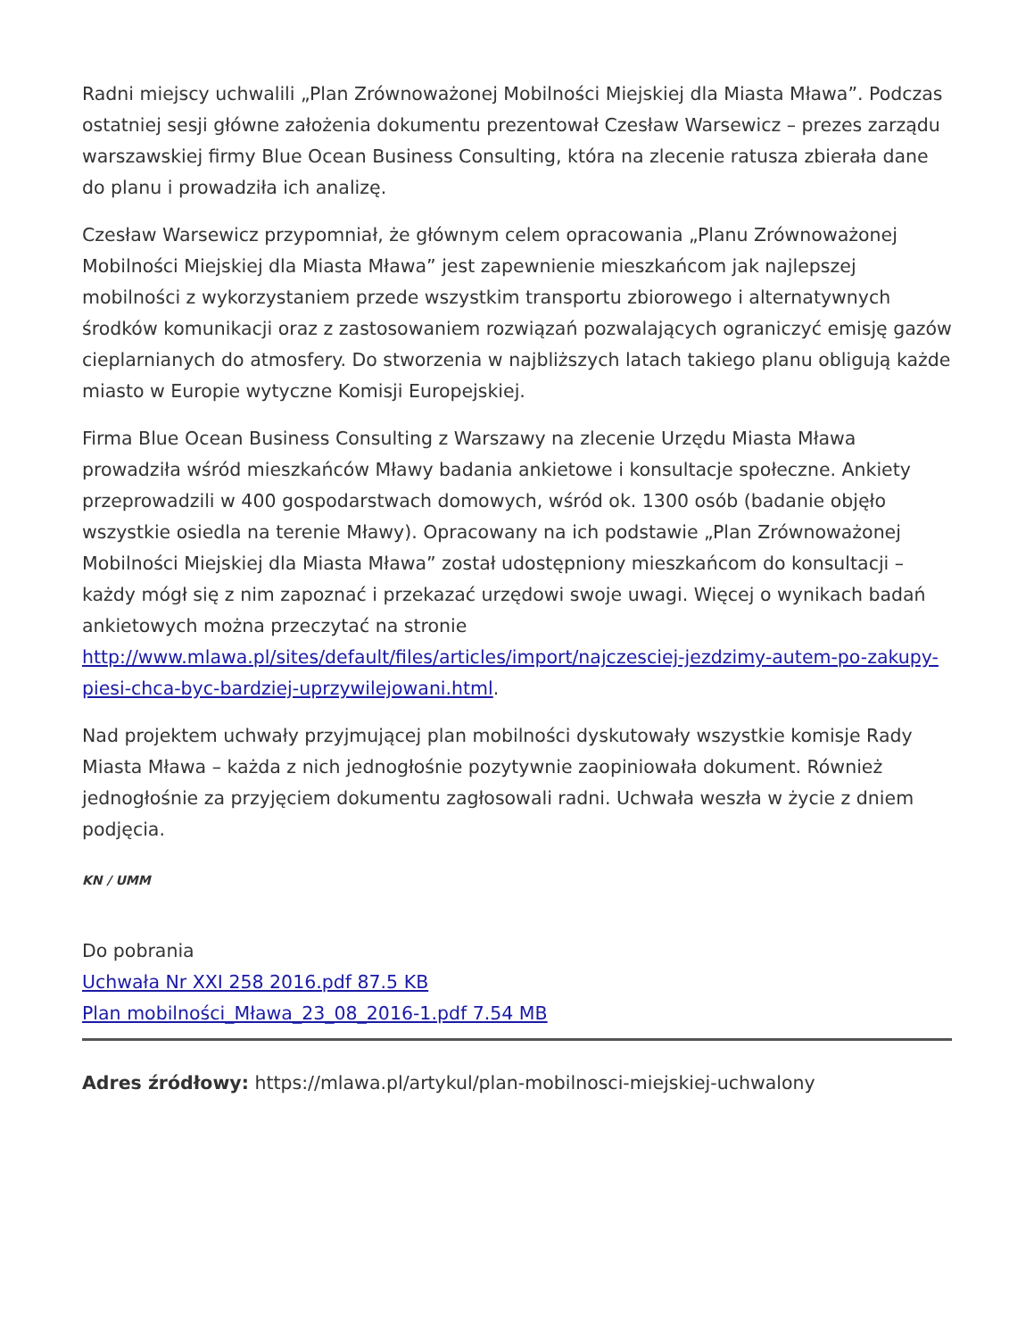Radni miejscy uchwalili „Plan Zrównoważonej Mobilności Miejskiej dla Miasta Mława”. Podczas ostatniej sesji główne założenia dokumentu prezentował Czesław Warsewicz – prezes zarządu warszawskiej firmy Blue Ocean Business Consulting, która na zlecenie ratusza zbierała dane do planu i prowadziła ich analizę.
Czesław Warsewicz przypomniał, że głównym celem opracowania „Planu Zrównoważonej Mobilności Miejskiej dla Miasta Mława” jest zapewnienie mieszkańcom jak najlepszej mobilności z wykorzystaniem przede wszystkim transportu zbiorowego i alternatywnych środków komunikacji oraz z zastosowaniem rozwiązań pozwalających ograniczyć emisję gazów cieplarnianych do atmosfery. Do stworzenia w najbliższych latach takiego planu obligują każde miasto w Europie wytyczne Komisji Europejskiej.
Firma Blue Ocean Business Consulting z Warszawy na zlecenie Urzędu Miasta Mława prowadziła wśród mieszkańców Mławy badania ankietowe i konsultacje społeczne. Ankiety przeprowadzili w 400 gospodarstwach domowych, wśród ok. 1300 osób (badanie objęło wszystkie osiedla na terenie Mławy). Opracowany na ich podstawie „Plan Zrównoważonej Mobilności Miejskiej dla Miasta Mława” został udostępniony mieszkańcom do konsultacji – każdy mógł się z nim zapoznać i przekazać urzędowi swoje uwagi. Więcej o wynikach badań ankietowych można przeczytać na stronie http://www.mlawa.pl/sites/default/files/articles/import/najczesciej-jezdzimy-autem-po-zakupy-piesi-chca-byc-bardziej-uprzywilejowani.html.
Nad projektem uchwały przyjmującej plan mobilności dyskutowały wszystkie komisje Rady Miasta Mława – każda z nich jednogłośnie pozytywnie zaopiniowała dokument. Również jednogłośnie za przyjęciem dokumentu zagłosowali radni. Uchwała weszła w życie z dniem podjęcia.
KN / UMM
Do pobrania
Uchwała Nr XXI 258 2016.pdf 87.5 KB
Plan mobilności_Mława_23_08_2016-1.pdf 7.54 MB
Adres źródłowy: https://mlawa.pl/artykul/plan-mobilnosci-miejskiej-uchwalony